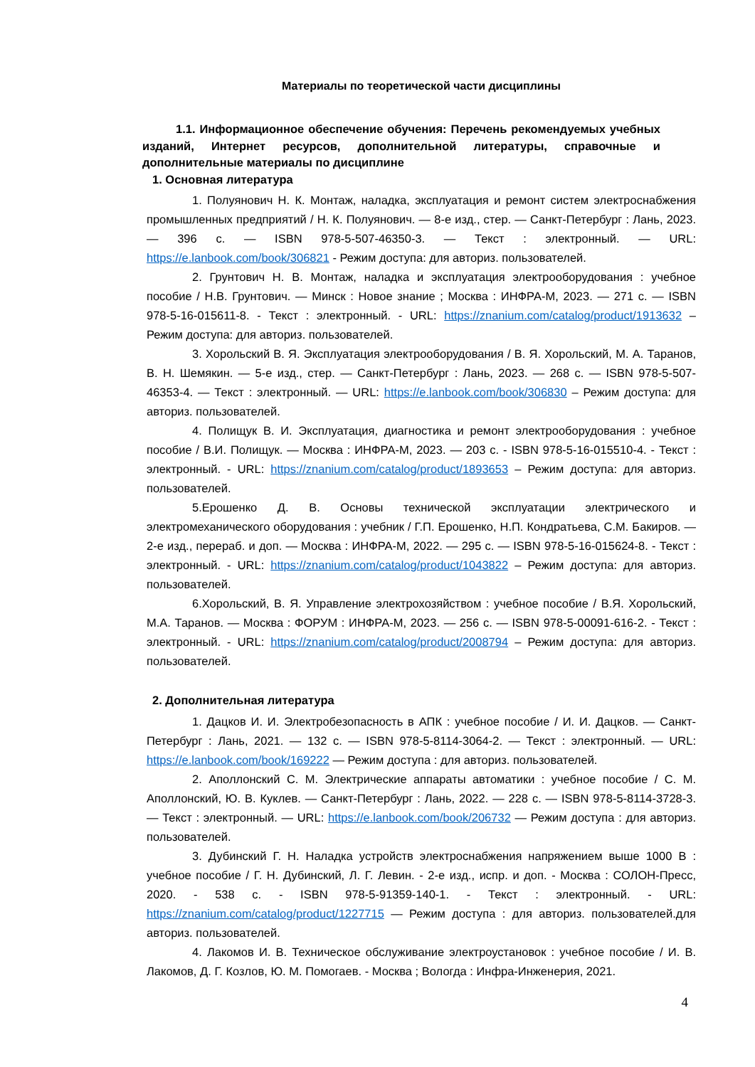Материалы по теоретической части дисциплины
1.1. Информационное обеспечение обучения: Перечень рекомендуемых учебных изданий, Интернет ресурсов, дополнительной литературы, справочные и дополнительные материалы по дисциплине
1. Основная литература
1. Полуянович Н. К. Монтаж, наладка, эксплуатация и ремонт систем электроснабжения промышленных предприятий / Н. К. Полуянович. — 8-е изд., стер. — Санкт-Петербург : Лань, 2023. — 396 с. — ISBN 978-5-507-46350-3. — Текст : электронный. — URL: https://e.lanbook.com/book/306821 - Режим доступа: для авториз. пользователей.
2. Грунтович Н. В. Монтаж, наладка и эксплуатация электрооборудования : учебное пособие / Н.В. Грунтович. — Минск : Новое знание ; Москва : ИНФРА-М, 2023. — 271 с. — ISBN 978-5-16-015611-8. - Текст : электронный. - URL: https://znanium.com/catalog/product/1913632 – Режим доступа: для авториз. пользователей.
3. Хорольский В. Я. Эксплуатация электрооборудования / В. Я. Хорольский, М. А. Таранов, В. Н. Шемякин. — 5-е изд., стер. — Санкт-Петербург : Лань, 2023. — 268 с. — ISBN 978-5-507-46353-4. — Текст : электронный. — URL: https://e.lanbook.com/book/306830 – Режим доступа: для авториз. пользователей.
4. Полищук В. И. Эксплуатация, диагностика и ремонт электрооборудования : учебное пособие / В.И. Полищук. — Москва : ИНФРА-М, 2023. — 203 с. - ISBN 978-5-16-015510-4. - Текст : электронный. - URL: https://znanium.com/catalog/product/1893653 – Режим доступа: для авториз. пользователей.
5.Ерошенко Д. В. Основы технической эксплуатации электрического и электромеханического оборудования : учебник / Г.П. Ерошенко, Н.П. Кондратьева, С.М. Бакиров. — 2-е изд., перераб. и доп. — Москва : ИНФРА-М, 2022. — 295 с. — ISBN 978-5-16-015624-8. - Текст : электронный. - URL: https://znanium.com/catalog/product/1043822 – Режим доступа: для авториз. пользователей.
6.Хорольский, В. Я. Управление электрохозяйством : учебное пособие / В.Я. Хорольский, М.А. Таранов. — Москва : ФОРУМ : ИНФРА-М, 2023. — 256 с. — ISBN 978-5-00091-616-2. - Текст : электронный. - URL: https://znanium.com/catalog/product/2008794 – Режим доступа: для авториз. пользователей.
2. Дополнительная литература
1. Дацков И. И. Электробезопасность в АПК : учебное пособие / И. И. Дацков. — Санкт-Петербург : Лань, 2021. — 132 с. — ISBN 978-5-8114-3064-2. — Текст : электронный. — URL: https://e.lanbook.com/book/169222 — Режим доступа : для авториз. пользователей.
2. Аполлонский С. М. Электрические аппараты автоматики : учебное пособие / С. М. Аполлонский, Ю. В. Куклев. — Санкт-Петербург : Лань, 2022. — 228 с. — ISBN 978-5-8114-3728-3. — Текст : электронный. — URL: https://e.lanbook.com/book/206732 — Режим доступа : для авториз. пользователей.
3. Дубинский Г. Н. Наладка устройств электроснабжения напряжением выше 1000 В : учебное пособие / Г. Н. Дубинский, Л. Г. Левин. - 2-е изд., испр. и доп. - Москва : СОЛОН-Пресс, 2020. - 538 с. - ISBN 978-5-91359-140-1. - Текст : электронный. - URL: https://znanium.com/catalog/product/1227715 — Режим доступа : для авториз. пользователей.для авториз. пользователей.
4. Лакомов И. В. Техническое обслуживание электроустановок : учебное пособие / И. В. Лакомов, Д. Г. Козлов, Ю. М. Помогаев. - Москва ; Вологда : Инфра-Инженерия, 2021.
4